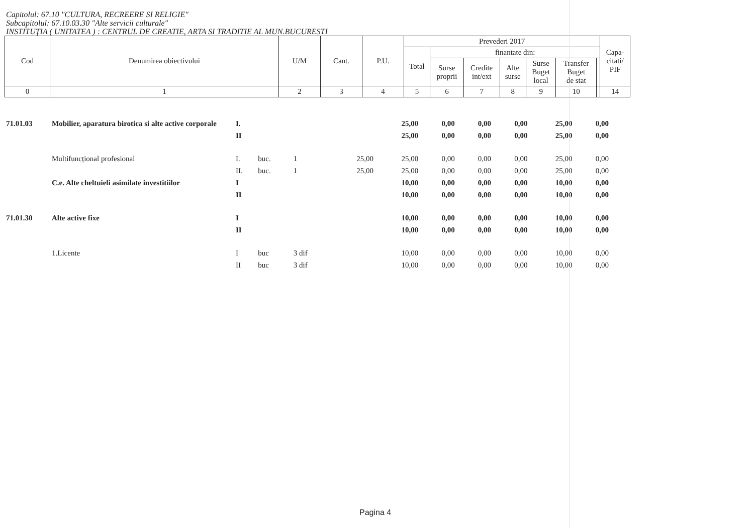Capitolul: 67.10 "CULTURA, RECREERE SI RELIGIE"
Subcapitolul: 67.10.03.30 "Alte servicii culturale"
INSTITUŢIA ( UNITATEA ) : CENTRUL DE CREATIE, ARTA SI TRADITIE AL MUN.BUCURESTI
| Cod | Denumirea obiectivului | U/M | Cant. | P.U. | Prevederi 2017 | | | | | | | Capa- citati/ PIF |
| --- | --- | --- | --- | --- | --- | --- | --- | --- | --- | --- | --- | --- |
| | | | | | Total | finantate din: | | | | | | |
| | | | | | | Surse proprii | Credite int/ext | Alte surse | Surse Buget local | Transfer Buget de stat | | |
| 0 | 1 | 2 | 3 | 4 | 5 | 6 | 7 | 8 | 9 | 10 | | 14 |
| 71.01.03 | Mobilier, aparatura birotica si alte active corporale | I. | | | | 25,00 | 0,00 | 0,00 | 0,00 | 25,00 | 0,00 |
| | | II | | | | 25,00 | 0,00 | 0,00 | 0,00 | 25,00 | 0,00 |
| | Multifuncțional profesional | I. | buc. | 1 | 25,00 | 25,00 | 0,00 | 0,00 | 0,00 | 25,00 | 0,00 |
| | | II. | buc. | 1 | 25,00 | 25,00 | 0,00 | 0,00 | 0,00 | 25,00 | 0,00 |
| | C.e. Alte cheltuieli asimilate investitiilor | I | | | | 10,00 | 0,00 | 0,00 | 0,00 | 10,00 | 0,00 |
| | | II | | | | 10,00 | 0,00 | 0,00 | 0,00 | 10,00 | 0,00 |
| 71.01.30 | Alte active fixe | I | | | | 10,00 | 0,00 | 0,00 | 0,00 | 10,00 | 0,00 |
| | | II | | | | 10,00 | 0,00 | 0,00 | 0,00 | 10,00 | 0,00 |
| | 1.Licente | I | buc | 3 dif | | 10,00 | 0,00 | 0,00 | 0,00 | 10,00 | 0,00 |
| | | II | buc | 3 dif | | 10,00 | 0,00 | 0,00 | 0,00 | 10,00 | 0,00 |
Pagina 4